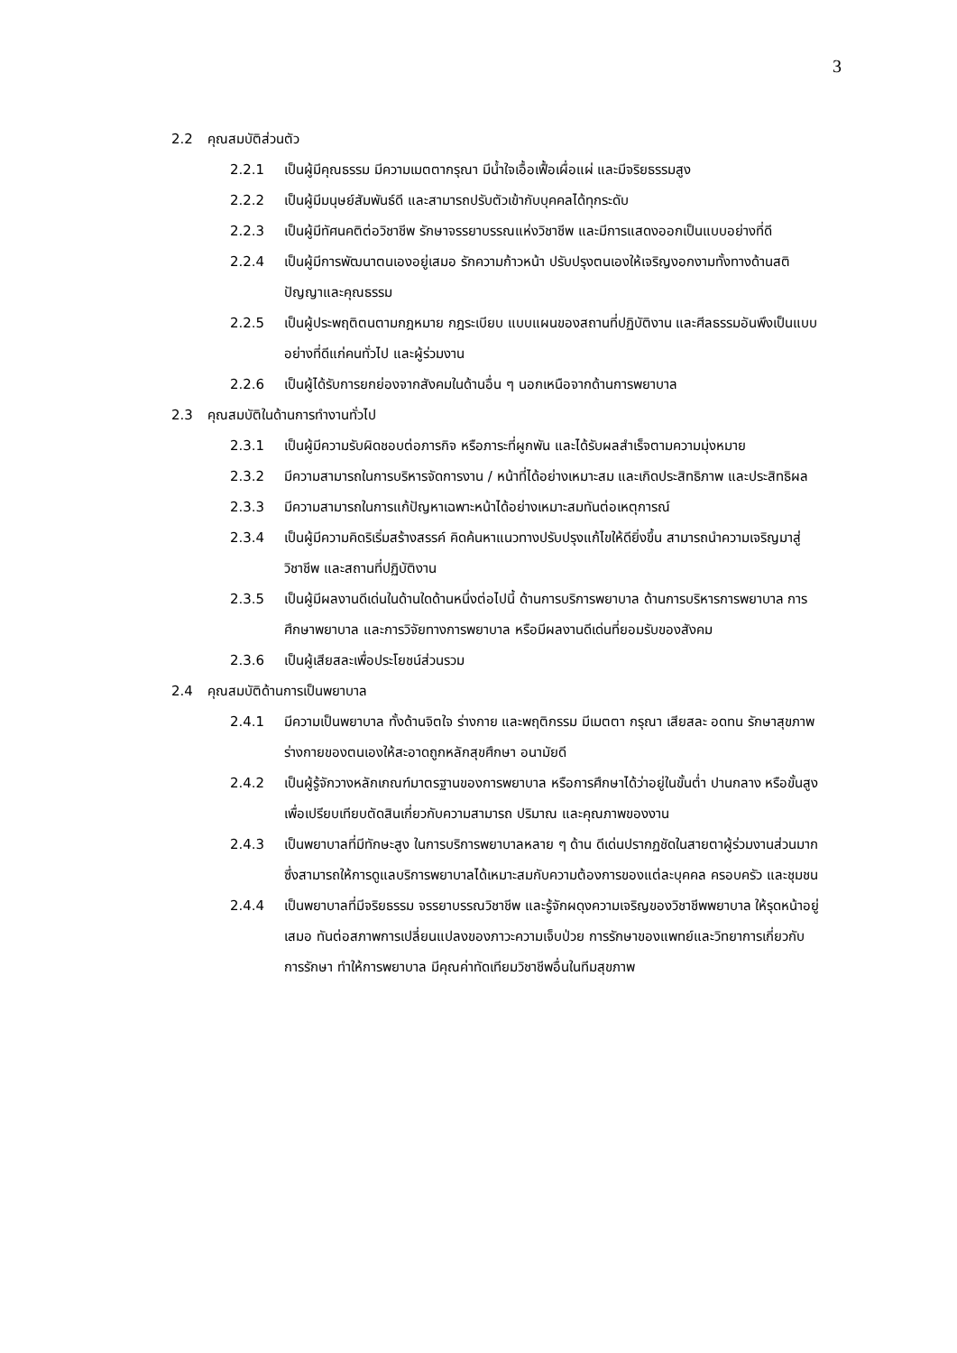3
2.2 คุณสมบัติส่วนตัว
2.2.1 เป็นผู้มีคุณธรรม มีความเมตตากรุณา มีน้ำใจเอื้อเฟื้อเผื่อแผ่ และมีจริยธรรมสูง
2.2.2 เป็นผู้มีมนุษย์สัมพันธ์ดี และสามารถปรับตัวเข้ากับบุคคลได้ทุกระดับ
2.2.3 เป็นผู้มีทัศนคติต่อวิชาชีพ รักษาจรรยาบรรณแห่งวิชาชีพ และมีการแสดงออกเป็นแบบอย่างที่ดี
2.2.4 เป็นผู้มีการพัฒนาตนเองอยู่เสมอ รักความก้าวหน้า ปรับปรุงตนเองให้เจริญงอกงามทั้งทางด้านสติปัญญาและคุณธรรม
2.2.5 เป็นผู้ประพฤติตนตามกฎหมาย กฎระเบียบ แบบแผนของสถานที่ปฏิบัติงาน และศีลธรรมอันพึงเป็นแบบอย่างที่ดีแก่คนทั่วไป และผู้ร่วมงาน
2.2.6 เป็นผู้ได้รับการยกย่องจากสังคมในด้านอื่น ๆ นอกเหนือจากด้านการพยาบาล
2.3 คุณสมบัติในด้านการทำงานทั่วไป
2.3.1 เป็นผู้มีความรับผิดชอบต่อภารกิจ หรือภาระที่ผูกพัน และได้รับผลสำเร็จตามความมุ่งหมาย
2.3.2 มีความสามารถในการบริหารจัดการงาน / หน้าที่ได้อย่างเหมาะสม และเกิดประสิทธิภาพ และประสิทธิผล
2.3.3 มีความสามารถในการแก้ปัญหาเฉพาะหน้าได้อย่างเหมาะสมทันต่อเหตุการณ์
2.3.4 เป็นผู้มีความคิดริเริ่มสร้างสรรค์ คิดค้นหาแนวทางปรับปรุงแก้ไขให้ดียิ่งขึ้น สามารถนำความเจริญมาสู่วิชาชีพ และสถานที่ปฏิบัติงาน
2.3.5 เป็นผู้มีผลงานดีเด่นในด้านใดด้านหนึ่งต่อไปนี้ ด้านการบริการพยาบาล ด้านการบริหารการพยาบาล การศึกษาพยาบาล และการวิจัยทางการพยาบาล หรือมีผลงานดีเด่นที่ยอมรับของสังคม
2.3.6 เป็นผู้เสียสละเพื่อประโยชน์ส่วนรวม
2.4 คุณสมบัติด้านการเป็นพยาบาล
2.4.1 มีความเป็นพยาบาล ทั้งด้านจิตใจ ร่างกาย และพฤติกรรม มีเมตตา กรุณา เสียสละ อดทน รักษาสุขภาพร่างกายของตนเองให้สะอาดถูกหลักสุขศึกษา อนามัยดี
2.4.2 เป็นผู้รู้จักวางหลักเกณฑ์มาตรฐานของการพยาบาล หรือการศึกษาได้ว่าอยู่ในขั้นต่ำ ปานกลาง หรือขั้นสูง เพื่อเปรียบเทียบตัดสินเกี่ยวกับความสามารถ ปริมาณ และคุณภาพของงาน
2.4.3 เป็นพยาบาลที่มีทักษะสูง ในการบริการพยาบาลหลาย ๆ ด้าน ดีเด่นปรากฏชัดในสายตาผู้ร่วมงานส่วนมาก ซึ่งสามารถให้การดูแลบริการพยาบาลได้เหมาะสมกับความต้องการของแต่ละบุคคล ครอบครัว และชุมชน
2.4.4 เป็นพยาบาลที่มีจริยธรรม จรรยาบรรณวิชาชีพ และรู้จักผดุงความเจริญของวิชาชีพพยาบาล ให้รุดหน้าอยู่เสมอ ทันต่อสภาพการเปลี่ยนแปลงของภาวะความเจ็บป่วย การรักษาของแพทย์และวิทยาการเกี่ยวกับการรักษา ทำให้การพยาบาล มีคุณค่าทัดเทียมวิชาชีพอื่นในทีมสุขภาพ